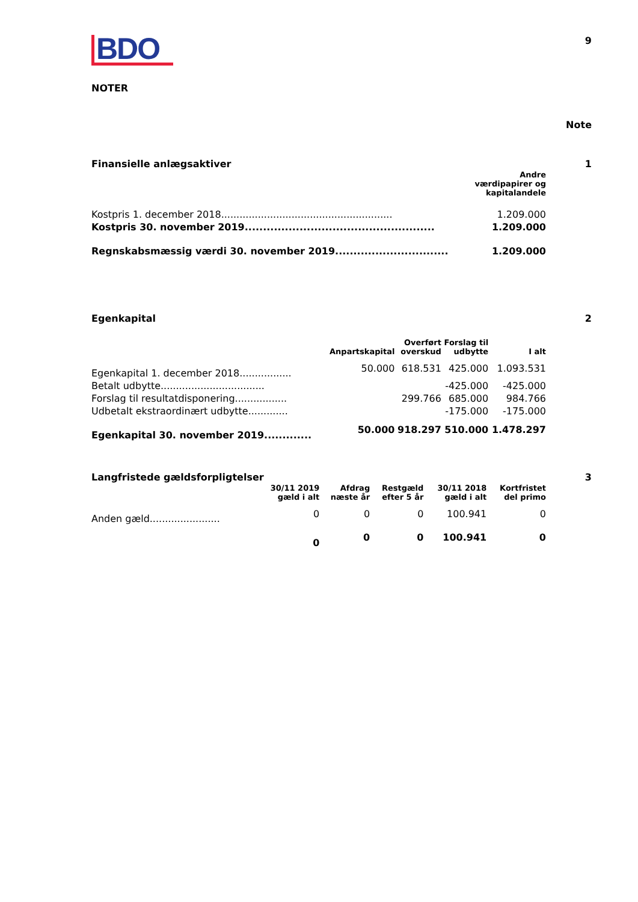BDO
9
NOTER
Note
Finansielle anlægsaktiver 1
| | Andre værdipapirer og kapitalandele |
| --- | --- |
| Kostpris 1. december 2018........................................................ | 1.209.000 |
| Kostpris 30. november 2019.................................................... | 1.209.000 |
| Regnskabsmæssig værdi 30. november 2019............................... | 1.209.000 |
Egenkapital 2
| | Anpartskapital | Overført overskud | Forslag til udbytte | I alt |
| --- | --- | --- | --- | --- |
| Egenkapital 1. december 2018................. | 50.000 | 618.531 | 425.000 | 1.093.531 |
| Betalt udbytte.................................. | | | -425.000 | -425.000 |
| Forslag til resultatdisponering................. | | 299.766 | 685.000 | 984.766 |
| Udbetalt ekstraordinært udbytte............. | | | -175.000 | -175.000 |
| Egenkapital 30. november 2019............. | 50.000 | 918.297 | 510.000 | 1.478.297 |
Langfristede gældsforpligtelser 3
| | 30/11 2019 gæld i alt | Afdrag næste år | Restgæld efter 5 år | 30/11 2018 gæld i alt | Kortfristet del primo |
| --- | --- | --- | --- | --- | --- |
| Anden gæld....................... | 0 | 0 | 0 | 100.941 | 0 |
| | 0 | 0 | 0 | 100.941 | 0 |